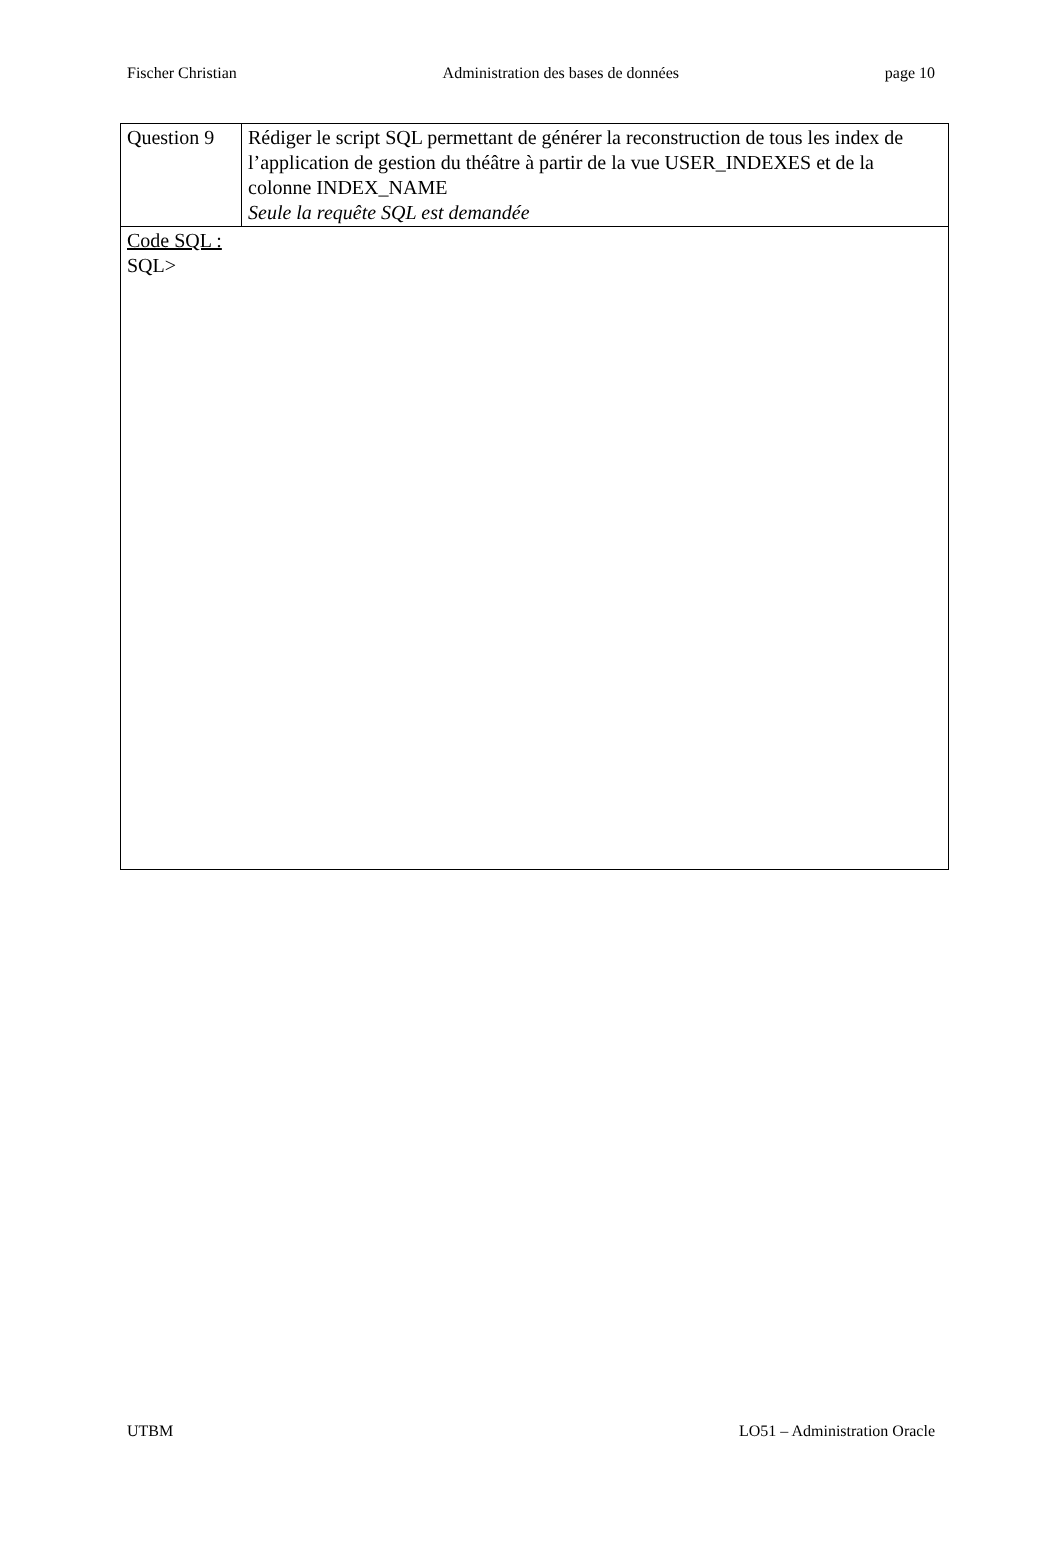Fischer Christian Administration des bases de données page 10
| Question 9 | Rédiger le script SQL permettant de générer la reconstruction de tous les index de l’application de gestion du théâtre à partir de la vue USER_INDEXES et de la colonne INDEX_NAME Seule la requête SQL est demandée |
| Code SQL : SQL> | |
UTBM LO51 – Administration Oracle